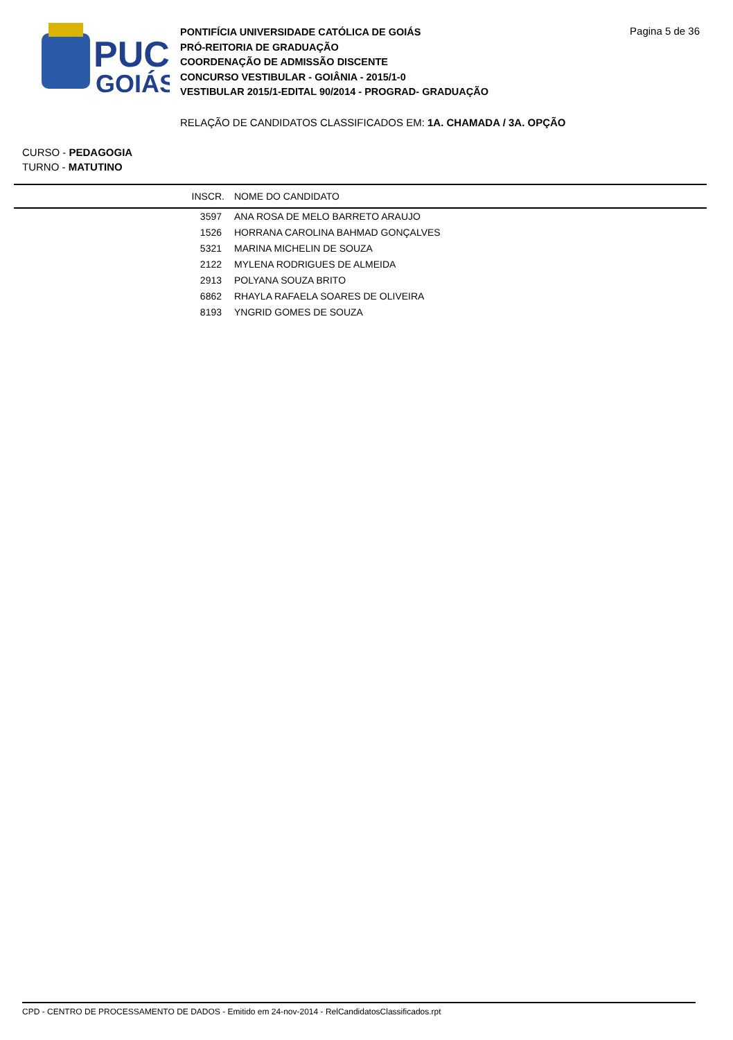PUC
GOIÁS
PONTIFÍCIA UNIVERSIDADE CATÓLICA DE GOIÁS
PRÓ-REITORIA DE GRADUAÇÃO
COORDENAÇÃO DE ADMISSÃO DISCENTE
CONCURSO VESTIBULAR - GOIÂNIA - 2015/1-0
VESTIBULAR 2015/1-EDITAL 90/2014 - PROGRAD- GRADUAÇÃO
Pagina 5 de 36
RELAÇÃO DE CANDIDATOS CLASSIFICADOS EM: 1A. CHAMADA / 3A. OPÇÃO
CURSO - PEDAGOGIA
TURNO - MATUTINO
| INSCR. | NOME DO CANDIDATO |
| --- | --- |
| 3597 | ANA ROSA DE MELO BARRETO ARAUJO |
| 1526 | HORRANA CAROLINA BAHMAD GONÇALVES |
| 5321 | MARINA MICHELIN DE SOUZA |
| 2122 | MYLENA RODRIGUES DE ALMEIDA |
| 2913 | POLYANA SOUZA BRITO |
| 6862 | RHAYLA RAFAELA SOARES DE OLIVEIRA |
| 8193 | YNGRID GOMES DE SOUZA |
CPD - CENTRO DE PROCESSAMENTO DE DADOS - Emitido em 24-nov-2014 - RelCandidatosClassificados.rpt